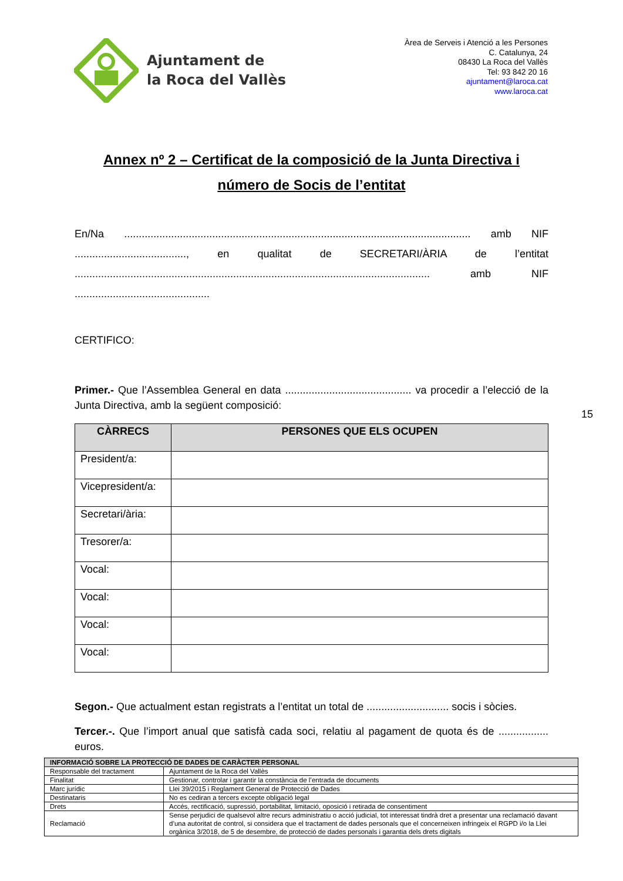Ajuntament de
la Roca del Vallès
Àrea de Serveis i Atenció a les Persones
C. Catalunya, 24
08430 La Roca del Vallès
Tel: 93 842 20 16
ajuntament@laroca.cat
www.laroca.cat
Annex nº 2 – Certificat de la composició de la Junta Directiva i
número de Socis de l’entitat
En/Na ...................................................................................................................... amb NIF ......................................, en qualitat de SECRETARI/ÀRIA de l’entitat ......................................................................................................................... amb NIF ..............................................
CERTIFICO:
Primer.- Que l’Assemblea General en data ........................................... va procedir a l’elecció de la Junta Directiva, amb la següent composició:
| CÀRRECS | PERSONES QUE ELS OCUPEN |
| --- | --- |
| President/a: | |
| Vicepresident/a: | |
| Secretari/ària: | |
| Tresorer/a: | |
| Vocal: | |
| Vocal: | |
| Vocal: | |
| Vocal: | |
Segon.- Que actualment estan registrats a l’entitat un total de ............................ socis i sòcies.
Tercer.-. Que l’import anual que satisfà cada soci, relatiu al pagament de quota és de ................. euros.
15
| INFORMACIÓ SOBRE LA PROTECCIÓ DE DADES DE CARÀCTER PERSONAL | |
| Responsable del tractament | Ajuntament de la Roca del Vallès |
| Finalitat | Gestionar, controlar i garantir la constància de l’entrada de documents |
| Marc jurídic | Llei 39/2015 i Reglament General de Protecció de Dades |
| Destinataris | No es cediran a tercers excepte obligació legal |
| Drets | Accés, rectificació, supressió, portabilitat, limitació, oposició i retirada de consentiment |
| Reclamació | Sense perjudici de qualsevol altre recurs administratiu o acció judicial, tot interessat tindrà dret a presentar una reclamació davant d’una autoritat de control, si considera que el tractament de dades personals que el concerneixen infringeix el RGPD i/o la Llei orgànica 3/2018, de 5 de desembre, de protecció de dades personals i garantia dels drets digitals |